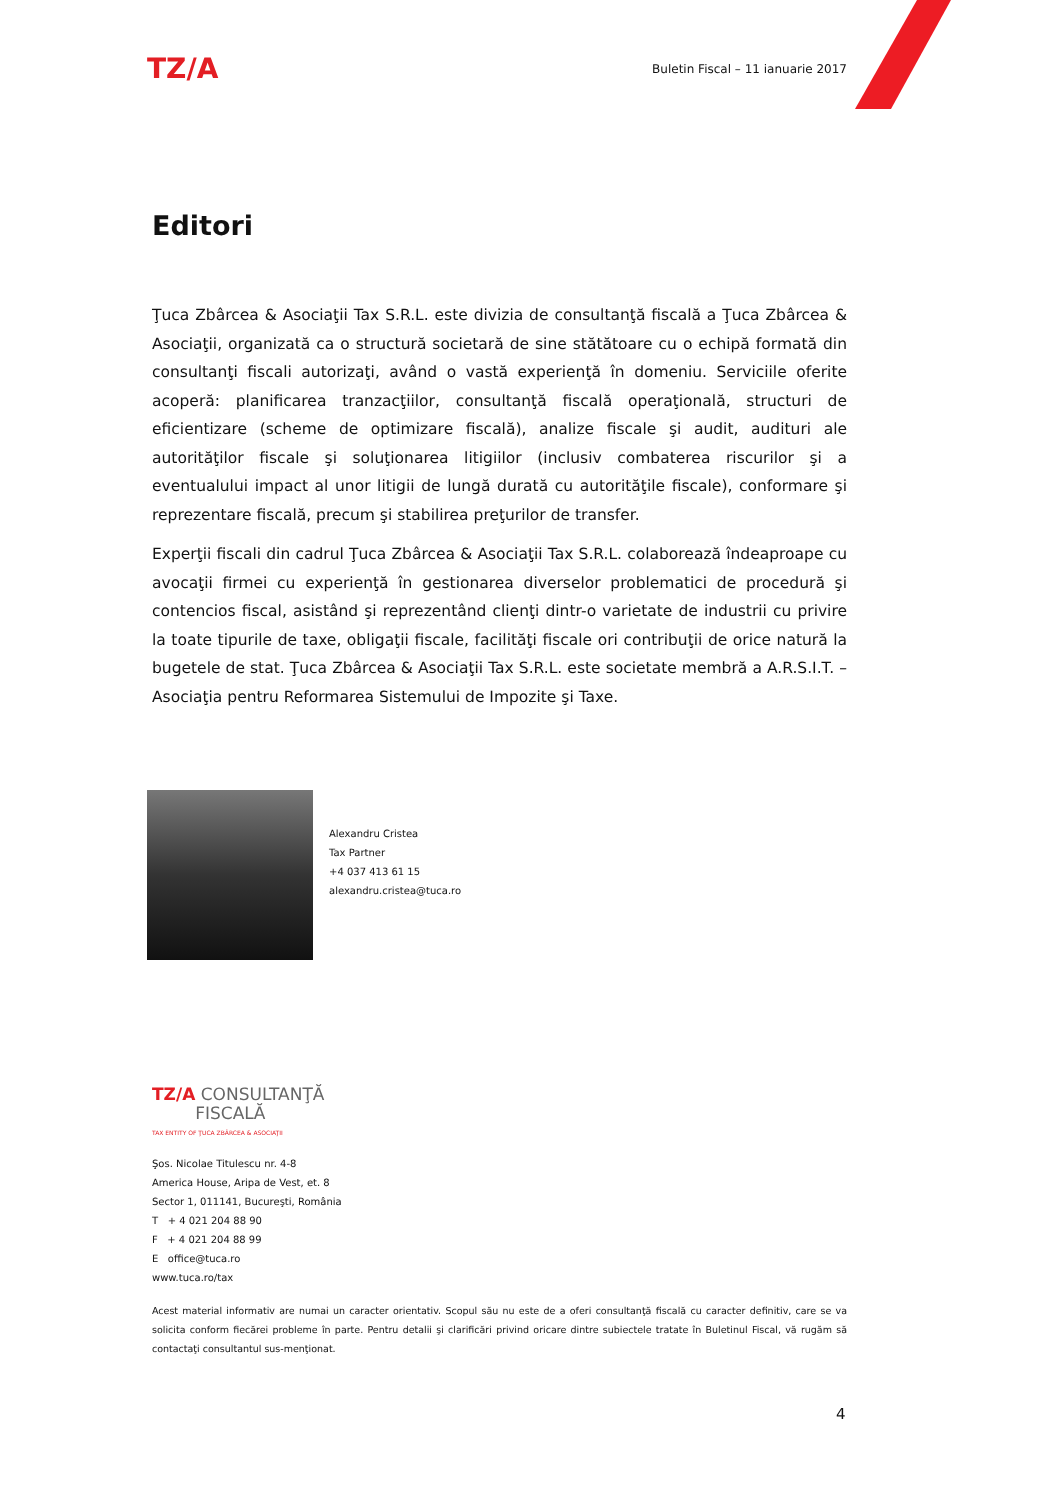TZ/A
Buletin Fiscal – 11 ianuarie 2017
Editori
Ţuca Zbârcea & Asociaţii Tax S.R.L. este divizia de consultanţă fiscală a Ţuca Zbârcea & Asociaţii, organizată ca o structură societară de sine stătătoare cu o echipă formată din consultanţi fiscali autorizaţi, având o vastă experienţă în domeniu. Serviciile oferite acoperă: planificarea tranzacţiilor, consultanţă fiscală operaţională, structuri de eficientizare (scheme de optimizare fiscală), analize fiscale şi audit, audituri ale autorităţilor fiscale şi soluţionarea litigiilor (inclusiv combaterea riscurilor şi a eventualului impact al unor litigii de lungă durată cu autorităţile fiscale), conformare şi reprezentare fiscală, precum şi stabilirea preţurilor de transfer.
Experţii fiscali din cadrul Ţuca Zbârcea & Asociaţii Tax S.R.L. colaborează îndeaproape cu avocaţii firmei cu experienţă în gestionarea diverselor problematici de procedură şi contencios fiscal, asistând şi reprezentând clienţi dintr-o varietate de industrii cu privire la toate tipurile de taxe, obligaţii fiscale, facilităţi fiscale ori contribuţii de orice natură la bugetele de stat. Ţuca Zbârcea & Asociaţii Tax S.R.L. este societate membră a A.R.S.I.T. – Asociaţia pentru Reformarea Sistemului de Impozite şi Taxe.
Alexandru Cristea
Tax Partner
+4 037 413 61 15
alexandru.cristea@tuca.ro
TZ/A CONSULTANŢĂ
FISCALĂ
TAX ENTITY OF ŢUCA ZBÂRCEA & ASOCIAŢII
Şos. Nicolae Titulescu nr. 4-8
America House, Aripa de Vest, et. 8
Sector 1, 011141, Bucureşti, România
T + 4 021 204 88 90
F + 4 021 204 88 99
E office@tuca.ro
www.tuca.ro/tax
Acest material informativ are numai un caracter orientativ. Scopul său nu este de a oferi consultanţă fiscală cu caracter definitiv, care se va solicita conform fiecărei probleme în parte. Pentru detalii şi clarificări privind oricare dintre subiectele tratate în Buletinul Fiscal, vă rugăm să contactaţi consultantul sus-menţionat.
4